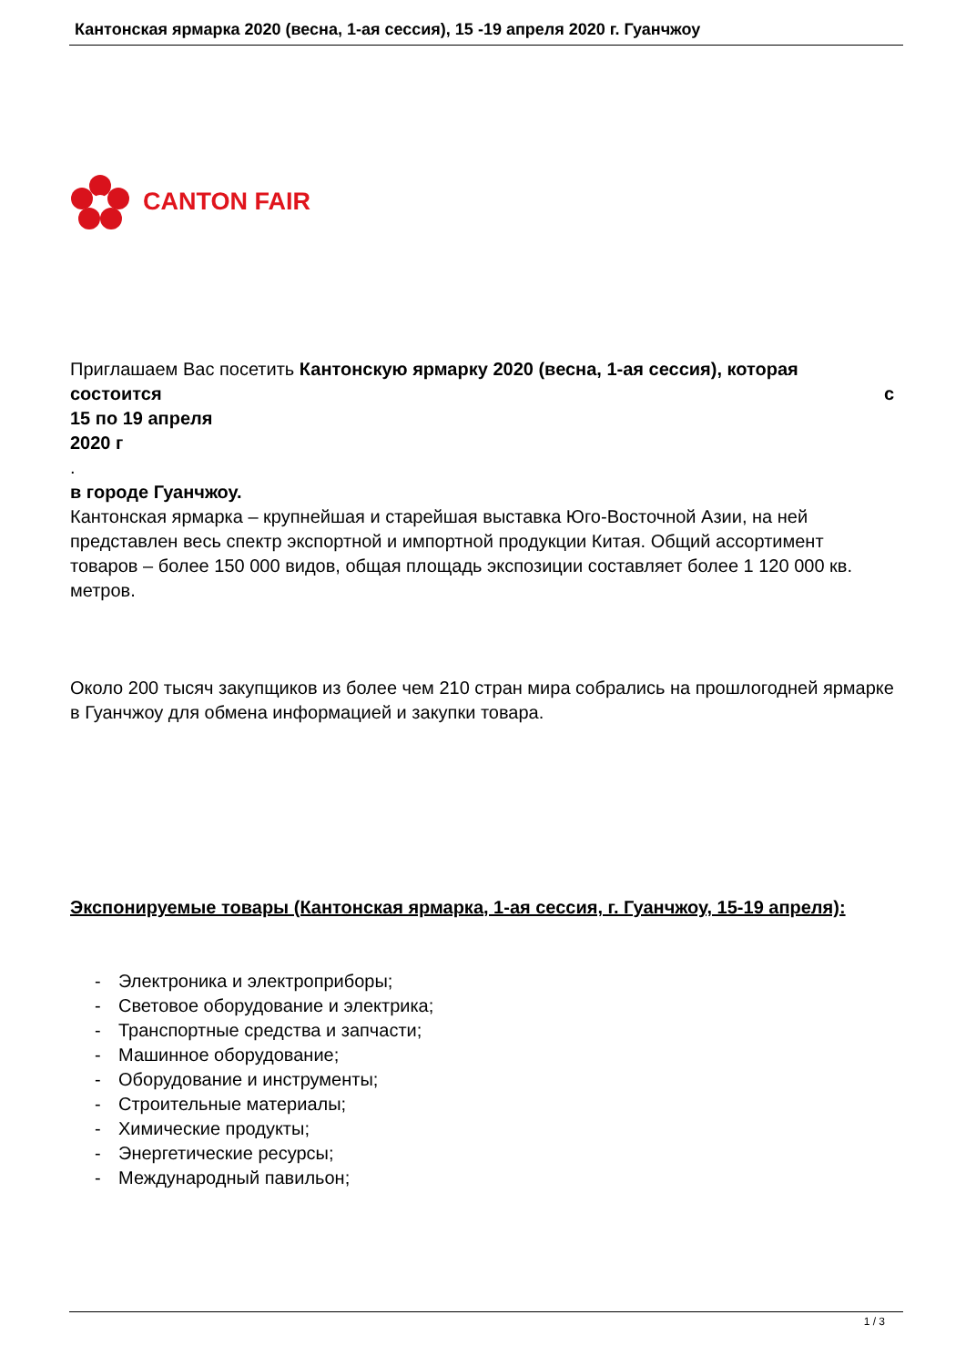Кантонская ярмарка 2020 (весна, 1-ая сессия), 15 -19 апреля 2020 г. Гуанчжоу
CANTON FAIR
Приглашаем Вас посетить Кантонскую ярмарку 2020 (весна, 1-ая сессия), которая состоится с
15 по 19 апреля
2020 г
.
в городе Гуанчжоу.
Кантонская ярмарка – крупнейшая и старейшая выставка Юго-Восточной Азии, на ней представлен весь спектр экспортной и импортной продукции Китая. Общий ассортимент товаров – более 150 000 видов, общая площадь экспозиции составляет более 1 120 000 кв. метров.
Около 200 тысяч закупщиков из более чем 210 стран мира собрались на прошлогодней ярмарке в Гуанчжоу для обмена информацией и закупки товара.
Экспонируемые товары (Кантонская ярмарка, 1-ая сессия, г. Гуанчжоу, 15-19 апреля):
- Электроника и электроприборы;
- Световое оборудование и электрика;
- Транспортные средства и запчасти;
- Машинное оборудование;
- Оборудование и инструменты;
- Строительные материалы;
- Химические продукты;
- Энергетические ресурсы;
- Международный павильон;
1 / 3